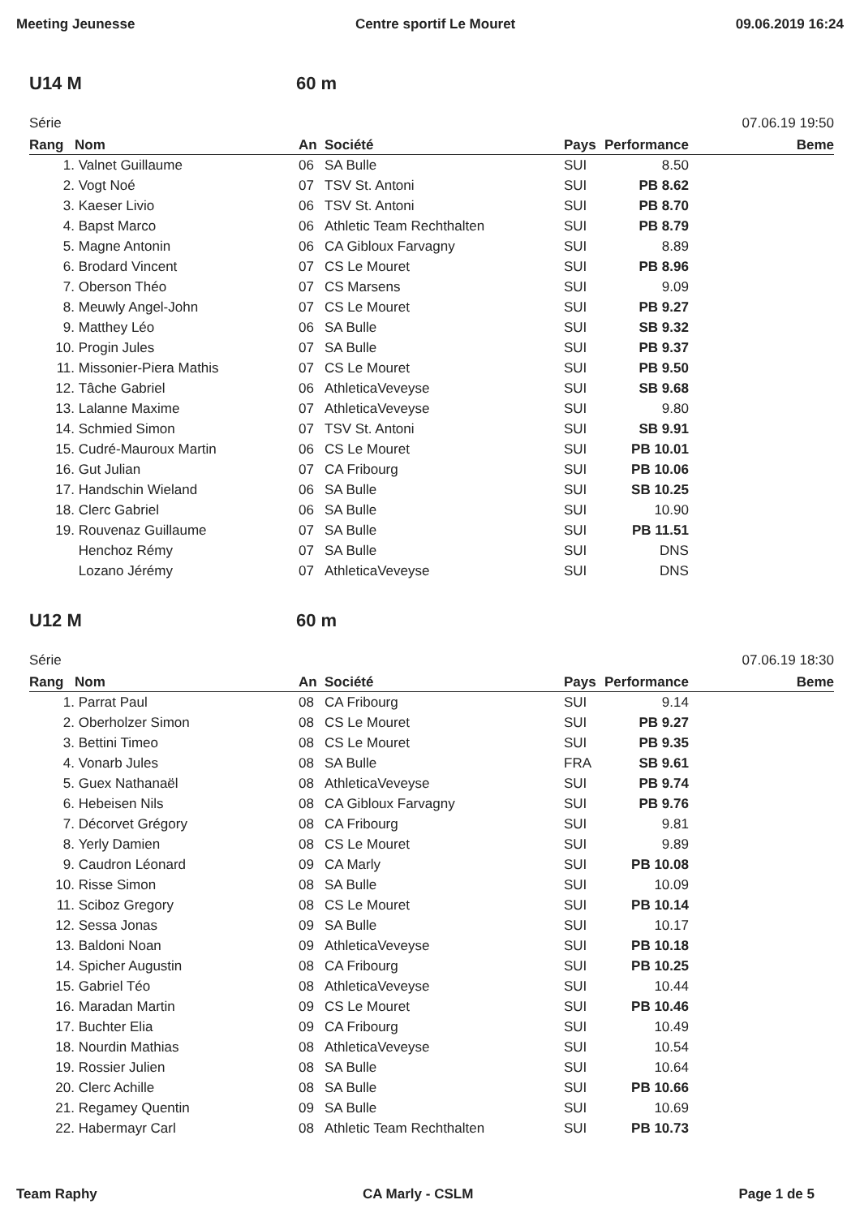Meeting Jeunesse Centre sportif Le Mouret 09.06.2019 16:24
U14 M 60 m
Série 07.06.19 19:50
| Rang | Nom | An | Société | Pays | Performance | Beme |
| --- | --- | --- | --- | --- | --- | --- |
| 1. | Valnet Guillaume | 06 | SA Bulle | SUI | 8.50 | |
| 2. | Vogt Noé | 07 | TSV St. Antoni | SUI | PB 8.62 | |
| 3. | Kaeser Livio | 06 | TSV St. Antoni | SUI | PB 8.70 | |
| 4. | Bapst Marco | 06 | Athletic Team Rechthalten | SUI | PB 8.79 | |
| 5. | Magne Antonin | 06 | CA Gibloux Farvagny | SUI | 8.89 | |
| 6. | Brodard Vincent | 07 | CS Le Mouret | SUI | PB 8.96 | |
| 7. | Oberson Théo | 07 | CS Marsens | SUI | 9.09 | |
| 8. | Meuwly Angel-John | 07 | CS Le Mouret | SUI | PB 9.27 | |
| 9. | Matthey Léo | 06 | SA Bulle | SUI | SB 9.32 | |
| 10. | Progin Jules | 07 | SA Bulle | SUI | PB 9.37 | |
| 11. | Missonier-Piera Mathis | 07 | CS Le Mouret | SUI | PB 9.50 | |
| 12. | Tâche Gabriel | 06 | AthleticaVeveyse | SUI | SB 9.68 | |
| 13. | Lalanne Maxime | 07 | AthleticaVeveyse | SUI | 9.80 | |
| 14. | Schmied Simon | 07 | TSV St. Antoni | SUI | SB 9.91 | |
| 15. | Cudré-Mauroux Martin | 06 | CS Le Mouret | SUI | PB 10.01 | |
| 16. | Gut Julian | 07 | CA Fribourg | SUI | PB 10.06 | |
| 17. | Handschin Wieland | 06 | SA Bulle | SUI | SB 10.25 | |
| 18. | Clerc Gabriel | 06 | SA Bulle | SUI | 10.90 | |
| 19. | Rouvenaz Guillaume | 07 | SA Bulle | SUI | PB 11.51 | |
| | Henchoz Rémy | 07 | SA Bulle | SUI | DNS | |
| | Lozano Jérémy | 07 | AthleticaVeveyse | SUI | DNS | |
U12 M 60 m
Série 07.06.19 18:30
| Rang | Nom | An | Société | Pays | Performance | Beme |
| --- | --- | --- | --- | --- | --- | --- |
| 1. | Parrat Paul | 08 | CA Fribourg | SUI | 9.14 | |
| 2. | Oberholzer Simon | 08 | CS Le Mouret | SUI | PB 9.27 | |
| 3. | Bettini Timeo | 08 | CS Le Mouret | SUI | PB 9.35 | |
| 4. | Vonarb Jules | 08 | SA Bulle | FRA | SB 9.61 | |
| 5. | Guex Nathanaël | 08 | AthleticaVeveyse | SUI | PB 9.74 | |
| 6. | Hebeisen Nils | 08 | CA Gibloux Farvagny | SUI | PB 9.76 | |
| 7. | Décorvet Grégory | 08 | CA Fribourg | SUI | 9.81 | |
| 8. | Yerly Damien | 08 | CS Le Mouret | SUI | 9.89 | |
| 9. | Caudron Léonard | 09 | CA Marly | SUI | PB 10.08 | |
| 10. | Risse Simon | 08 | SA Bulle | SUI | 10.09 | |
| 11. | Sciboz Gregory | 08 | CS Le Mouret | SUI | PB 10.14 | |
| 12. | Sessa Jonas | 09 | SA Bulle | SUI | 10.17 | |
| 13. | Baldoni Noan | 09 | AthleticaVeveyse | SUI | PB 10.18 | |
| 14. | Spicher Augustin | 08 | CA Fribourg | SUI | PB 10.25 | |
| 15. | Gabriel Téo | 08 | AthleticaVeveyse | SUI | 10.44 | |
| 16. | Maradan Martin | 09 | CS Le Mouret | SUI | PB 10.46 | |
| 17. | Buchter Elia | 09 | CA Fribourg | SUI | 10.49 | |
| 18. | Nourdin Mathias | 08 | AthleticaVeveyse | SUI | 10.54 | |
| 19. | Rossier Julien | 08 | SA Bulle | SUI | 10.64 | |
| 20. | Clerc Achille | 08 | SA Bulle | SUI | PB 10.66 | |
| 21. | Regamey Quentin | 09 | SA Bulle | SUI | 10.69 | |
| 22. | Habermayr Carl | 08 | Athletic Team Rechthalten | SUI | PB 10.73 | |
Team Raphy CA Marly - CSLM Page 1 de 5